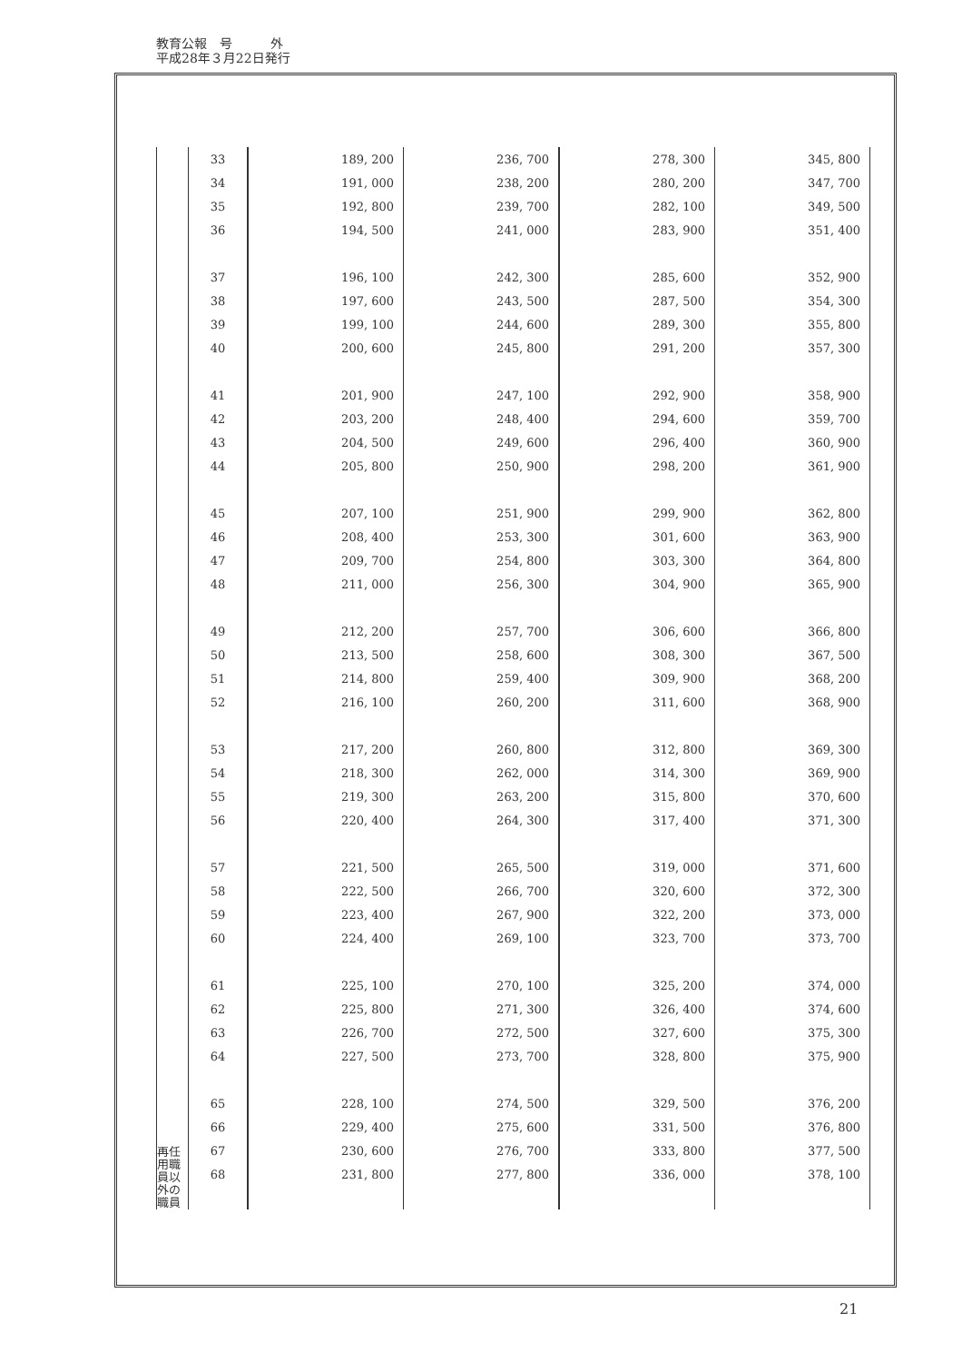教育公報　号　　　外
平成28年３月22日発行
| 再任 用職 員以 外の 職員 | 33 | 189, 200 | 236, 700 | 278, 300 | 345, 800 |
| | 34 | 191, 000 | 238, 200 | 280, 200 | 347, 700 |
| | 35 | 192, 800 | 239, 700 | 282, 100 | 349, 500 |
| | 36 | 194, 500 | 241, 000 | 283, 900 | 351, 400 |
| | 37 | 196, 100 | 242, 300 | 285, 600 | 352, 900 |
| | 38 | 197, 600 | 243, 500 | 287, 500 | 354, 300 |
| | 39 | 199, 100 | 244, 600 | 289, 300 | 355, 800 |
| | 40 | 200, 600 | 245, 800 | 291, 200 | 357, 300 |
| | 41 | 201, 900 | 247, 100 | 292, 900 | 358, 900 |
| | 42 | 203, 200 | 248, 400 | 294, 600 | 359, 700 |
| | 43 | 204, 500 | 249, 600 | 296, 400 | 360, 900 |
| | 44 | 205, 800 | 250, 900 | 298, 200 | 361, 900 |
| | 45 | 207, 100 | 251, 900 | 299, 900 | 362, 800 |
| | 46 | 208, 400 | 253, 300 | 301, 600 | 363, 900 |
| | 47 | 209, 700 | 254, 800 | 303, 300 | 364, 800 |
| | 48 | 211, 000 | 256, 300 | 304, 900 | 365, 900 |
| | 49 | 212, 200 | 257, 700 | 306, 600 | 366, 800 |
| | 50 | 213, 500 | 258, 600 | 308, 300 | 367, 500 |
| | 51 | 214, 800 | 259, 400 | 309, 900 | 368, 200 |
| | 52 | 216, 100 | 260, 200 | 311, 600 | 368, 900 |
| | 53 | 217, 200 | 260, 800 | 312, 800 | 369, 300 |
| | 54 | 218, 300 | 262, 000 | 314, 300 | 369, 900 |
| | 55 | 219, 300 | 263, 200 | 315, 800 | 370, 600 |
| | 56 | 220, 400 | 264, 300 | 317, 400 | 371, 300 |
| | 57 | 221, 500 | 265, 500 | 319, 000 | 371, 600 |
| | 58 | 222, 500 | 266, 700 | 320, 600 | 372, 300 |
| | 59 | 223, 400 | 267, 900 | 322, 200 | 373, 000 |
| | 60 | 224, 400 | 269, 100 | 323, 700 | 373, 700 |
| | 61 | 225, 100 | 270, 100 | 325, 200 | 374, 000 |
| | 62 | 225, 800 | 271, 300 | 326, 400 | 374, 600 |
| | 63 | 226, 700 | 272, 500 | 327, 600 | 375, 300 |
| | 64 | 227, 500 | 273, 700 | 328, 800 | 375, 900 |
| | 65 | 228, 100 | 274, 500 | 329, 500 | 376, 200 |
| | 66 | 229, 400 | 275, 600 | 331, 500 | 376, 800 |
| | 67 | 230, 600 | 276, 700 | 333, 800 | 377, 500 |
| | 68 | 231, 800 | 277, 800 | 336, 000 | 378, 100 |
21